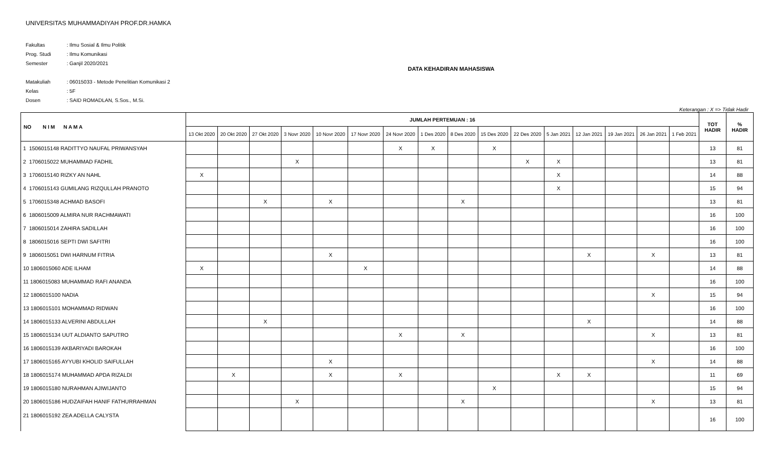UNIVERSITAS MUHAMMADIYAH PROF.DR.HAMKA
Fakultas: Ilmu Sosial & Ilmu Politik
Prog. Studi: Ilmu Komunikasi
Semester: Ganjil 2020/2021
Matakuliah: 06015033 - Metode Penelitian Komunikasi 2
Kelas: 5F
Dosen: SAID ROMADLAN, S.Sos., M.Si.
DATA KEHADIRAN MAHASISWA
Keterangan : X => Tidak Hadir
| NO N I M N A M A | JUMLAH PERTEMUAN : 16 | | | | | | | | | | | | | | | | TOT HADIR | % HADIR |
| --- | --- | --- | --- | --- | --- | --- | --- | --- | --- | --- | --- | --- | --- | --- | --- | --- | --- | --- |
| | 13 Okt 2020 | 20 Okt 2020 | 27 Okt 2020 | 3 Novr 2020 | 10 Novr 2020 | 17 Novr 2020 | 24 Novr 2020 | 1 Des 2020 | 8 Des 2020 | 15 Des 2020 | 22 Des 2020 | 5 Jan 2021 | 12 Jan 2021 | 19 Jan 2021 | 26 Jan 2021 | 1 Feb 2021 | | |
| 1 1506015148 RADITTYO NAUFAL PRIWANSYAH | | | | | | | X | X | | X | | | | | | | 13 | 81 |
| 2 1706015022 MUHAMMAD FADHIL | | | | X | | | | | | | X | X | | | | | 13 | 81 |
| 3 1706015140 RIZKY AN NAHL | X | | | | | | | | | | | X | | | | | 14 | 88 |
| 4 1706015143 GUMILANG RIZQULLAH PRANOTO | | | | | | | | | | | | X | | | | | 15 | 94 |
| 5 1706015348 ACHMAD BASOFI | | | X | | X | | | | X | | | | | | | | 13 | 81 |
| 6 1806015009 ALMIRA NUR RACHMAWATI | | | | | | | | | | | | | | | | | 16 | 100 |
| 7 1806015014 ZAHIRA SADILLAH | | | | | | | | | | | | | | | | | 16 | 100 |
| 8 1806015016 SEPTI DWI SAFITRI | | | | | | | | | | | | | | | | | 16 | 100 |
| 9 1806015051 DWI HARNUM FITRIA | | | | | X | | | | | | | | X | | X | | 13 | 81 |
| 10 1806015060 ADE ILHAM | X | | | | | X | | | | | | | | | | | 14 | 88 |
| 11 1806015083 MUHAMMAD RAFI ANANDA | | | | | | | | | | | | | | | | | 16 | 100 |
| 12 1806015100 NADIA | | | | | | | | | | | | | | | X | | 15 | 94 |
| 13 1806015101 MOHAMMAD RIDWAN | | | | | | | | | | | | | | | | | 16 | 100 |
| 14 1806015133 ALVERINI ABDULLAH | | | X | | | | | | | | | | X | | | | 14 | 88 |
| 15 1806015134 UUT ALDIANTO SAPUTRO | | | | | | | X | | X | | | | | | X | | 13 | 81 |
| 16 1806015139 AKBARIYADI BAROKAH | | | | | | | | | | | | | | | | | 16 | 100 |
| 17 1806015165 AYYUBI KHOLID SAIFULLAH | | | | | X | | | | | | | | | | X | | 14 | 88 |
| 18 1806015174 MUHAMMAD APDA RIZALDI | | X | | | X | | X | | | | | X | X | | | | 11 | 69 |
| 19 1806015180 NURAHMAN AJIWIJANTO | | | | | | | | | | X | | | | | | | 15 | 94 |
| 20 1806015186 HUDZAIFAH HANIF FATHURRAHMAN | | | | X | | | | | X | | | | | | X | | 13 | 81 |
| 21 1806015192 ZEA ADELLA CALYSTA | | | | | | | | | | | | | | | | | 16 | 100 |